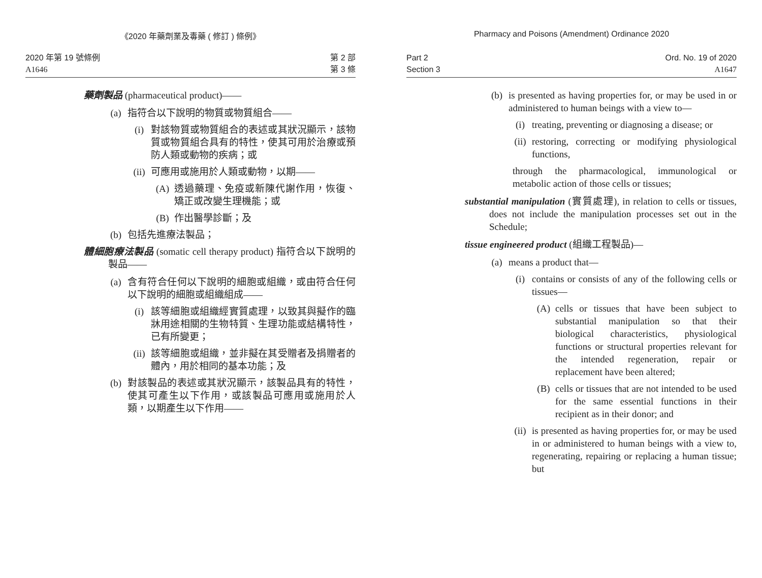《2020 年藥劑業及毒藥 ( 修訂 ) 條例》
2020 年第 19 號條例
A1646
第 2 部
第 3 條
藥劑製品 (pharmaceutical product)——
(a) 指符合以下說明的物質或物質組合——
(i) 對該物質或物質組合的表述或其狀況顯示，該物質或物質組合具有的特性，使其可用於治療或預防人類或動物的疾病；或
(ii) 可應用或施用於人類或動物，以期——
(A) 透過藥理、免疫或新陳代謝作用，恢復、矯正或改變生理機能；或
(B) 作出醫學診斷；及
(b) 包括先進療法製品；
體細胞療法製品 (somatic cell therapy product) 指符合以下說明的製品——
(a) 含有符合任何以下說明的細胞或組織，或由符合任何以下說明的細胞或組織組成——
(i) 該等細胞或組織經實質處理，以致其與擬作的臨牀用途相關的生物特質、生理功能或結構特性，已有所變更；
(ii) 該等細胞或組織，並非擬在其受贈者及捐贈者的體內，用於相同的基本功能；及
(b) 對該製品的表述或其狀況顯示，該製品具有的特性，使其可產生以下作用，或該製品可應用或施用於人類，以期產生以下作用——
Pharmacy and Poisons (Amendment) Ordinance 2020
Part 2
Section 3
Ord. No. 19 of 2020
A1647
(b) is presented as having properties for, or may be used in or administered to human beings with a view to—
(i) treating, preventing or diagnosing a disease; or
(ii) restoring, correcting or modifying physiological functions,
through the pharmacological, immunological or metabolic action of those cells or tissues;
substantial manipulation (實質處理), in relation to cells or tissues, does not include the manipulation processes set out in the Schedule;
tissue engineered product (組織工程製品)—
(a) means a product that—
(i) contains or consists of any of the following cells or tissues—
(A) cells or tissues that have been subject to substantial manipulation so that their biological characteristics, physiological functions or structural properties relevant for the intended regeneration, repair or replacement have been altered;
(B) cells or tissues that are not intended to be used for the same essential functions in their recipient as in their donor; and
(ii) is presented as having properties for, or may be used in or administered to human beings with a view to, regenerating, repairing or replacing a human tissue; but